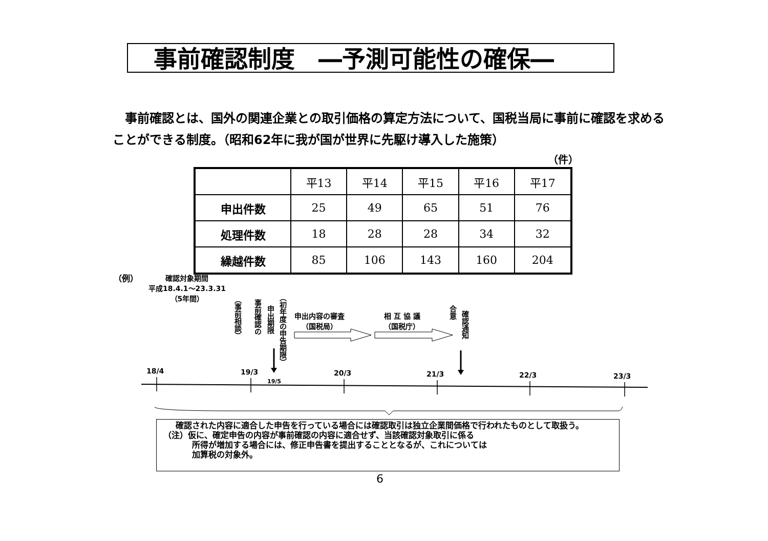事前確認制度　―予測可能性の確保―
　事前確認とは、国外の関連企業との取引価格の算定方法について、国税当局に事前に確認を求めることができる制度。（昭和62年に我が国が世界に先駆け導入した施策）
（件）
| | 平13 | 平14 | 平15 | 平16 | 平17 |
| --- | --- | --- | --- | --- | --- |
| 申出件数 | 25 | 49 | 65 | 51 | 76 |
| 処理件数 | 18 | 28 | 28 | 34 | 32 |
| 繰越件数 | 85 | 106 | 143 | 160 | 204 |
（例）
確認対象期間
平成18.4.1～23.3.31
（5年間）
（事前相談）
事前確認の
申出期限
（初年度の申告期限）
申出内容の審査
（国税局）
相 互 協 議
（国税庁）
合意
確認通知
18/4 19/3
19/5
20/3 21/3 22/3 23/3
　　確認された内容に適合した申告を行っている場合には確認取引は独立企業間価格で行われたものとして取扱う。
　（注）仮に、確定申告の内容が事前確認の内容に適合せず、当該確認対象取引に係る
　　　　所得が増加する場合には、修正申告書を提出することとなるが、これについては
　　　　加算税の対象外。
6